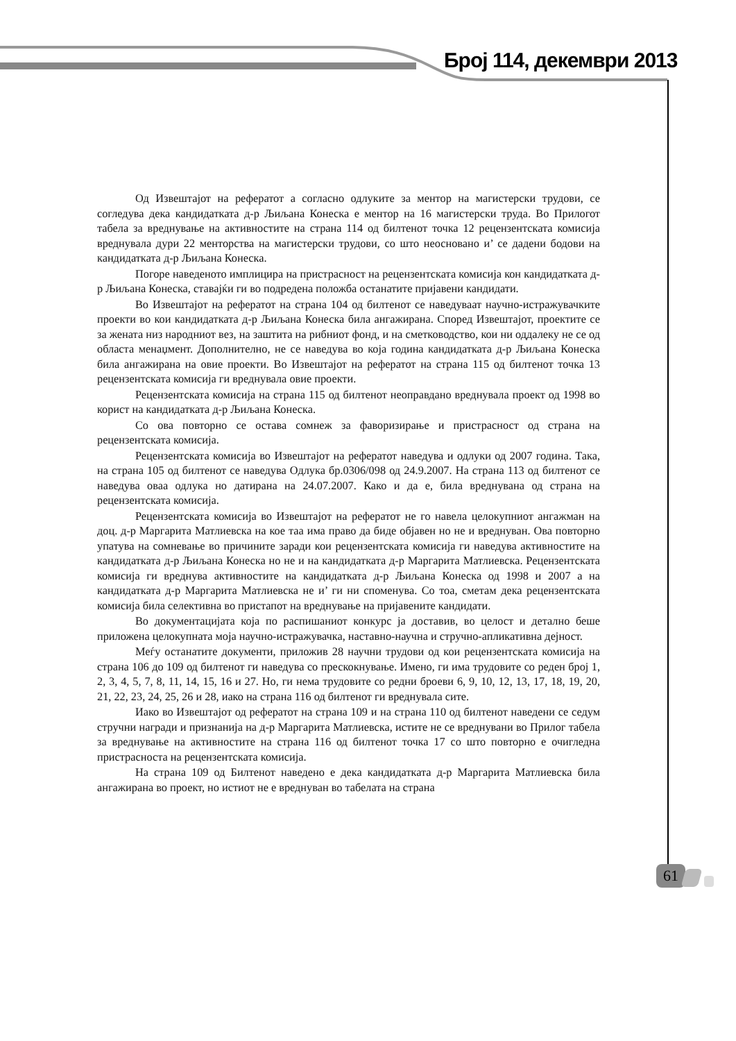Број 114, декември 2013
Од Извештајот на рефератот а согласно одлуките за ментор на магистерски трудови, се согледува дека кандидатката д-р Љиљана Конеска е ментор на 16 магистерски труда. Во Прилогот табела за вреднување на активностите на страна 114 од билтенот точка 12 рецензентската комисија вреднувала дури 22 менторства на магистерски трудови, со што неосновано и’ се дадени бодови на кандидатката д-р Љиљана Конеска.
Погоре наведеното имплицира на пристрасност на рецензентската комисија кон кандидатката д-р Љиљана Конеска, ставајќи ги во подредена положба останатите пријавени кандидати.
Во Извештајот на рефератот на страна 104 од билтенот се наведуваат научно-истражувачките проекти во кои кандидатката д-р Љиљана Конеска била ангажирана. Според Извештајот, проектите се за жената низ народниот вез, на заштита на рибниот фонд, и на сметководство, кои ни оддалеку не се од областа менаџмент. Дополнително, не се наведува во која година кандидатката д-р Љиљана Конеска била ангажирана на овие проекти. Во Извештајот на рефератот на страна 115 од билтенот точка 13 рецензентската комисија ги вреднувала овие проекти.
Рецензентската комисија на страна 115 од билтенот неоправдано вреднувала проект од 1998 во корист на кандидатката д-р Љиљана Конеска.
Со ова повторно се остава сомнеж за фаворизирање и пристрасност од страна на рецензентската комисија.
Рецензентската комисија во Извештајот на рефератот наведува и одлуки од 2007 година. Така, на страна 105 од билтенот се наведува Одлука бр.0306/098 од 24.9.2007. На страна 113 од билтенот се наведува оваа одлука но датирана на 24.07.2007. Како и да е, била вреднувана од страна на рецензентската комисија.
Рецензентската комисија во Извештајот на рефератот не го навела целокупниот ангажман на доц. д-р Маргарита Матлиевска на кое таа има право да биде објавен но не и вреднуван. Ова повторно упатува на сомневање во причините заради кои рецензентската комисија ги наведува активностите на кандидатката д-р Љиљана Конеска но не и на кандидатката д-р Маргарита Матлиевска. Рецензентската комисија ги вреднува активностите на кандидатката д-р Љиљана Конеска од 1998 и 2007 а на кандидатката д-р Маргарита Матлиевска не и’ ги ни споменува. Со тоа, сметам дека рецензентската комисија била селективна во пристапот на вреднување на пријавените кандидати.
Во документацијата која по распишаниот конкурс ја доставив, во целост и детално беше приложена целокупната моја научно-истражувачка, наставно-научна и стручно-апликативна дејност.
Меѓу останатите документи, приложив 28 научни трудови од кои рецензентската комисија на страна 106 до 109 од билтенот ги наведува со прескокнување. Имено, ги има трудовите со реден број 1, 2, 3, 4, 5, 7, 8, 11, 14, 15, 16 и 27. Но, ги нема трудовите со редни броеви 6, 9, 10, 12, 13, 17, 18, 19, 20, 21, 22, 23, 24, 25, 26 и 28, иако на страна 116 од билтенот ги вреднувала сите.
Иако во Извештајот од рефератот на страна 109 и на страна 110 од билтенот наведени се седум стручни награди и признанија на д-р Маргарита Матлиевска, истите не се вреднувани во Прилог табела за вреднување на активностите на страна 116 од билтенот точка 17 со што повторно е очигледна пристрасноста на рецензентската комисија.
На страна 109 од Билтенот наведено е дека кандидатката д-р Маргарита Матлиевска била ангажирана во проект, но истиот не е вреднуван во табелата на страна
61